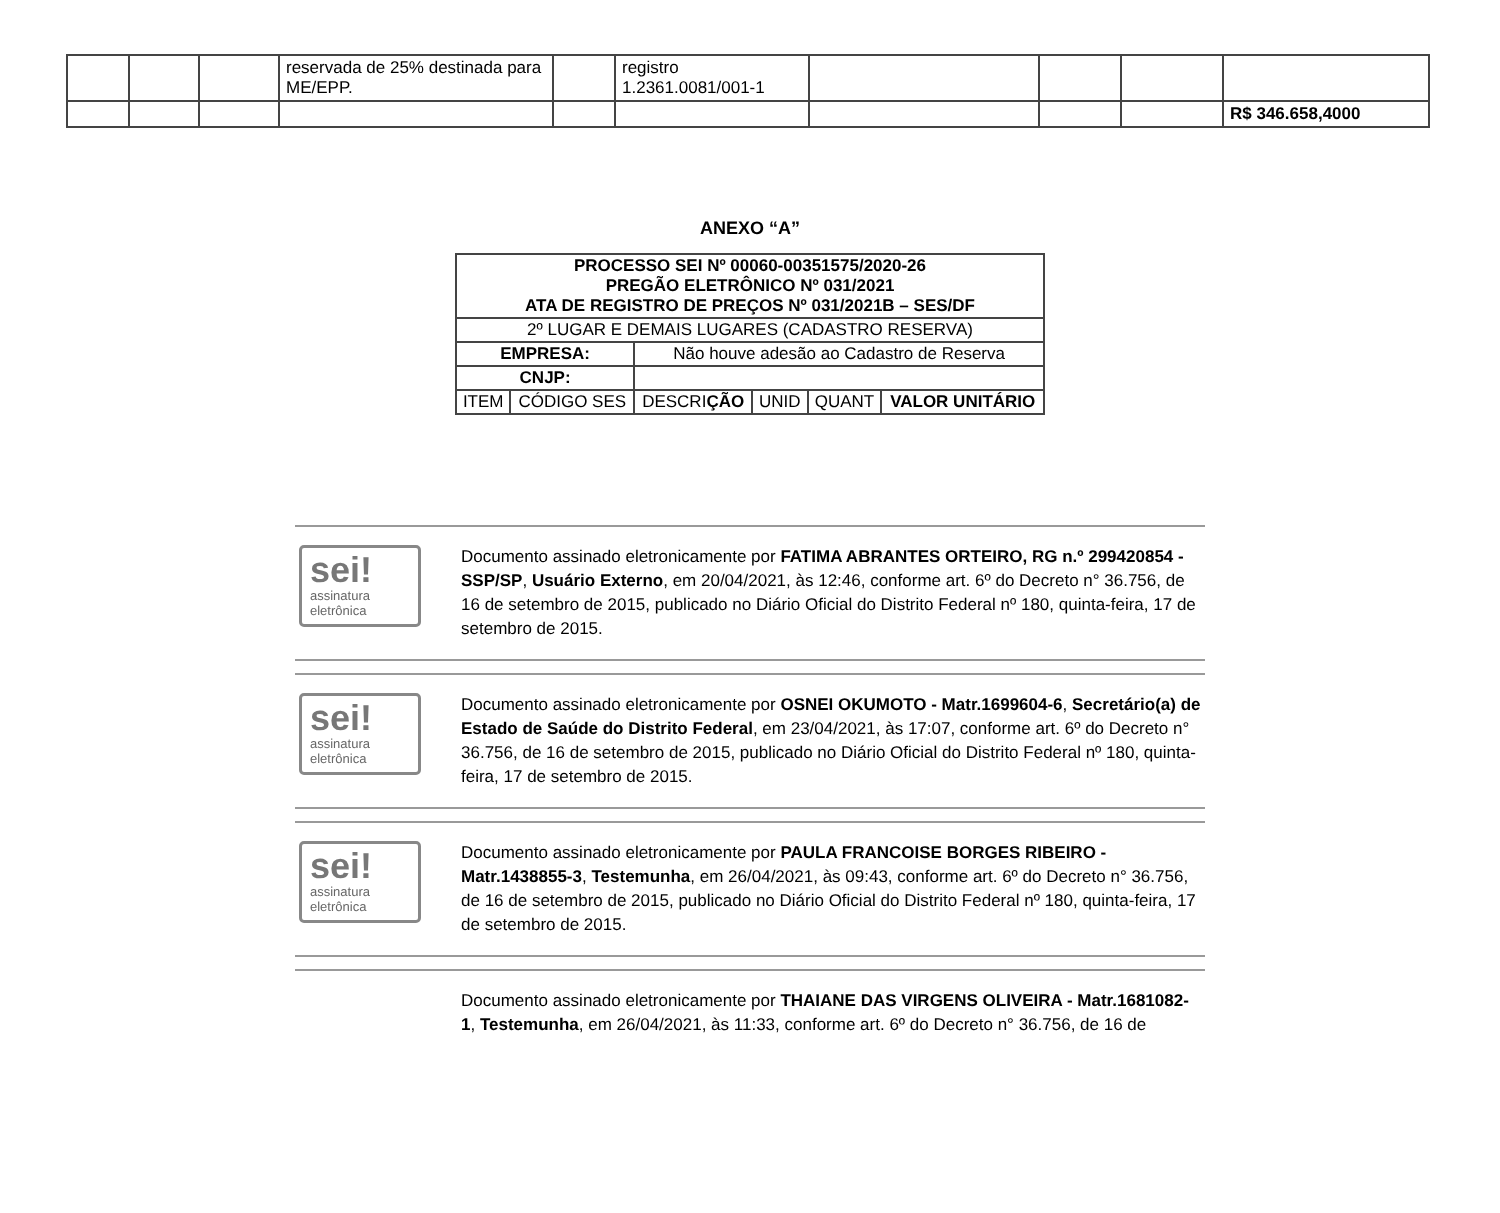| | | | reservada de 25% destinada para ME/EPP. | | registro 1.2361.0081/001-1 | | | | |
| | | | | | | | | | R$ 346.658,4000 |
ANEXO “A”
| PROCESSO SEI Nº 00060-00351575/2020-26 PREGÃO ELETRÔNICO Nº 031/2021 ATA DE REGISTRO DE PREÇOS Nº 031/2021B – SES/DF | | | | | |
| 2º LUGAR E DEMAIS LUGARES (CADASTRO RESERVA) | | | | | |
| EMPRESA: | | Não houve adesão ao Cadastro de Reserva | | | |
| CNJP: | | | | | |
| ITEM | CÓDIGO SES | DESCRI ÇÃO | UNID | QUANT | VALOR UNITÁRIO |
sei!
assinatura eletrônica
Documento assinado eletronicamente por FATIMA ABRANTES ORTEIRO, RG n.º 299420854 - SSP/SP, Usuário Externo, em 20/04/2021, às 12:46, conforme art. 6º do Decreto n° 36.756, de 16 de setembro de 2015, publicado no Diário Oficial do Distrito Federal nº 180, quinta-feira, 17 de setembro de 2015.
sei!
assinatura eletrônica
Documento assinado eletronicamente por OSNEI OKUMOTO - Matr.1699604-6, Secretário(a) de Estado de Saúde do Distrito Federal, em 23/04/2021, às 17:07, conforme art. 6º do Decreto n° 36.756, de 16 de setembro de 2015, publicado no Diário Oficial do Distrito Federal nº 180, quinta-feira, 17 de setembro de 2015.
sei!
assinatura eletrônica
Documento assinado eletronicamente por PAULA FRANCOISE BORGES RIBEIRO - Matr.1438855-3, Testemunha, em 26/04/2021, às 09:43, conforme art. 6º do Decreto n° 36.756, de 16 de setembro de 2015, publicado no Diário Oficial do Distrito Federal nº 180, quinta-feira, 17 de setembro de 2015.
Documento assinado eletronicamente por THAIANE DAS VIRGENS OLIVEIRA - Matr.1681082-1, Testemunha, em 26/04/2021, às 11:33, conforme art. 6º do Decreto n° 36.756, de 16 de